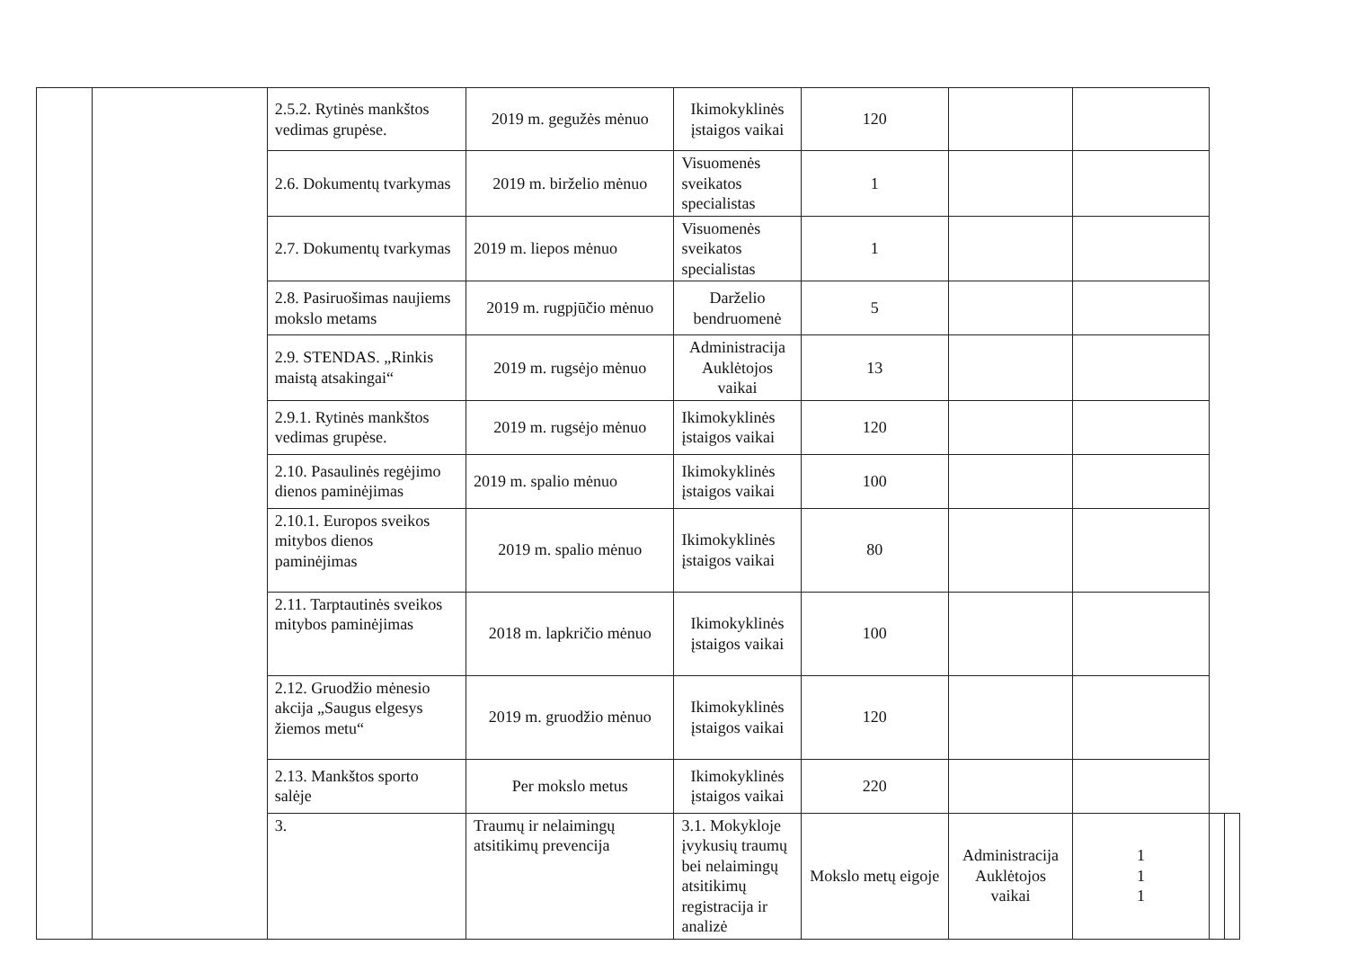| | | 2.5.2. Rytinės mankštos vedimas grupėse. | 2019 m. gegužės mėnuo | Ikimokyklinės įstaigos vaikai | 120 | | | | |
| | | 2.6. Dokumentų tvarkymas | 2019 m. birželio mėnuo | Visuomenės sveikatos specialistas | 1 | | | | |
| | | 2.7. Dokumentų tvarkymas | 2019 m. liepos mėnuo | Visuomenės sveikatos specialistas | 1 | | | | |
| | | 2.8. Pasiruošimas naujiems mokslo metams | 2019 m. rugpjūčio mėnuo | Darželio bendruomenė | 5 | | | | |
| | | 2.9. STENDAS. „Rinkis maistą atsakingai“ | 2019 m. rugsėjo mėnuo | Administracija Auklėtojos vaikai | 13 | | | | |
| | | 2.9.1. Rytinės mankštos vedimas grupėse. | 2019 m. rugsėjo mėnuo | Ikimokyklinės įstaigos vaikai | 120 | | | | |
| | | 2.10. Pasaulinės regėjimo dienos paminėjimas | 2019 m. spalio mėnuo | Ikimokyklinės įstaigos vaikai | 100 | | | | |
| | | 2.10.1. Europos sveikos mitybos dienos paminėjimas | 2019 m. spalio mėnuo | Ikimokyklinės įstaigos vaikai | 80 | | | | |
| | | 2.11. Tarptautinės sveikos mitybos paminėjimas | 2018 m. lapkričio mėnuo | Ikimokyklinės įstaigos vaikai | 100 | | | | |
| | | 2.12. Gruodžio mėnesio akcija „Saugus elgesys žiemos metu“ | 2019 m. gruodžio mėnuo | Ikimokyklinės įstaigos vaikai | 120 | | | | |
| | | 2.13. Mankštos sporto salėje | Per mokslo metus | Ikimokyklinės įstaigos vaikai | 220 | | | | |
| | | 3. | Traumų ir nelaimingų atsitikimų prevencija | 3.1. Mokykloje įvykusių traumų bei nelaimingų atsitikimų registracija ir analizė | Mokslo metų eigoje | Administracija Auklėtojos vaikai | 1 1 1 | | |